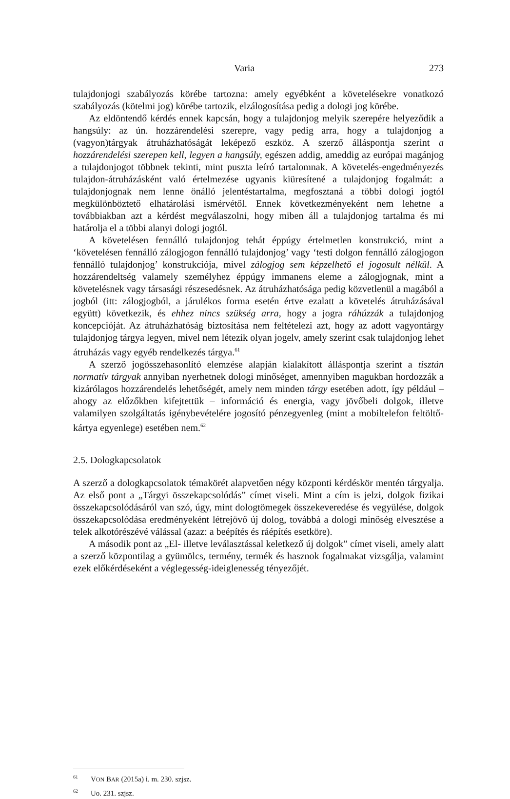Varia 273
tulajdonjogi szabályozás körébe tartozna: amely egyébként a követelésekre vonatkozó szabályozás (kötelmi jog) körébe tartozik, elzálogosítása pedig a dologi jog körébe.
Az eldöntendő kérdés ennek kapcsán, hogy a tulajdonjog melyik szerepére helyeződik a hangsúly: az ún. hozzárendelési szerepre, vagy pedig arra, hogy a tulajdonjog a (vagyon)tárgyak átruházhatóságát leképező eszköz. A szerző álláspontja szerint a hozzárendelési szerepen kell, legyen a hangsúly, egészen addig, ameddig az európai magánjog a tulajdonjogot többnek tekinti, mint puszta leíró tartalomnak. A követelés-engedményezés tulajdon-átruházásként való értelmezése ugyanis kiüresítené a tulajdonjog fogalmát: a tulajdonjognak nem lenne önálló jelentéstartalma, megfosztaná a többi dologi jogtól megkülönböztető elhatárolási ismérvétől. Ennek következményeként nem lehetne a továbbiakban azt a kérdést megválaszolni, hogy miben áll a tulajdonjog tartalma és mi határolja el a többi alanyi dologi jogtól.
A követelésen fennálló tulajdonjog tehát éppúgy értelmetlen konstrukció, mint a ‘követelésen fennálló zálogjogon fennálló tulajdonjog’ vagy ‘testi dolgon fennálló zálogjogon fennálló tulajdonjog’ konstrukciója, mivel zálogjog sem képzelhető el jogosult nélkül. A hozzárendeltség valamely személyhez éppúgy immanens eleme a zálogjognak, mint a követelésnek vagy társasági részesedésnek. Az átruházhatósága pedig közvetlenül a magából a jogból (itt: zálogjogból, a járulékos forma esetén értve ezalatt a követelés átruházásával együtt) következik, és ehhez nincs szükség arra, hogy a jogra ráhúzzák a tulajdonjog koncepcióját. Az átruházhatóság biztosítása nem feltételezi azt, hogy az adott vagyontárgy tulajdonjog tárgya legyen, mivel nem létezik olyan jogelv, amely szerint csak tulajdonjog lehet átruházás vagy egyéb rendelkezés tárgya.<sup>61</sup>
A szerző jogösszehasonlító elemzése alapján kialakított álláspontja szerint a tisztán normatív tárgyak annyiban nyerhetnek dologi minőséget, amennyiben magukban hordozzák a kizárólagos hozzárendelés lehetőségét, amely nem minden tárgy esetében adott, így például – ahogy az előzőkben kifejtettük – információ és energia, vagy jövőbeli dolgok, illetve valamilyen szolgáltatás igénybevételére jogosító pénzegyenleg (mint a mobiltelefon feltöltő-kártya egyenlege) esetében nem.<sup>62</sup>
2.5. Dologkapcsolatok
A szerző a dologkapcsolatok témakörét alapvetően négy központi kérdéskör mentén tárgyalja. Az első pont a „Tárgyi összekapcsolódás” címet viseli. Mint a cím is jelzi, dolgok fizikai összekapcsolódásáról van szó, úgy, mint dologtömegek összekeveredése és vegyülése, dolgok összekapcsolódása eredményeként létrejövő új dolog, továbbá a dologi minőség elvesztése a telek alkotórészévé válással (azaz: a beépítés és ráépítés esetköre).
A második pont az „El- illetve leválasztással keletkező új dolgok” címet viseli, amely alatt a szerző központilag a gyümölcs, termény, termék és hasznok fogalmakat vizsgálja, valamint ezek előkérdéseként a véglegesség-ideiglenesség tényezőjét.
61 VON BAR (2015a) i. m. 230. szjsz.
62 Uo. 231. szjsz.